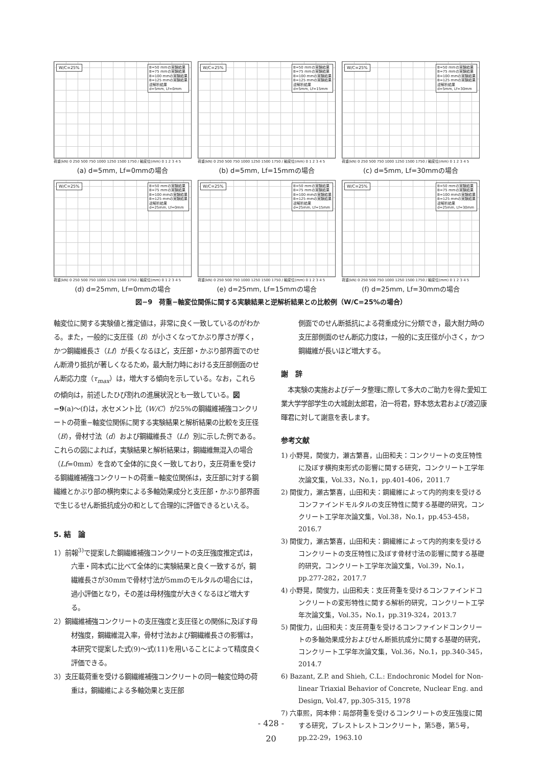W/C=25%
B=50 mmの実験結果
B=75 mmの実験結果
B=100 mmの実験結果
B=125 mmの実験結果
逆解析結果
d=5mm, Lf=0mm
荷重(kN) 0 250 500 750 1000 1250 1500 1750 / 軸変位(mm) 0 1 2 3 4 5
(a) d=5mm, Lf=0mmの場合
W/C=25%
B=50 mmの実験結果
B=75 mmの実験結果
B=100 mmの実験結果
B=125 mmの実験結果
逆解析結果
d=5mm, Lf=15mm
荷重(kN) 0 250 500 750 1000 1250 1500 1750 / 軸変位(mm) 0 1 2 3 4 5
(b) d=5mm, Lf=15mmの場合
W/C=25%
B=50 mmの実験結果
B=75 mmの実験結果
B=100 mmの実験結果
B=125 mmの実験結果
逆解析結果
d=5mm, Lf=30mm
荷重(kN) 0 250 500 750 1000 1250 1500 1750 / 軸変位(mm) 0 1 2 3 4 5
(c) d=5mm, Lf=30mmの場合
W/C=25%
B=50 mmの実験結果
B=75 mmの実験結果
B=100 mmの実験結果
B=125 mmの実験結果
逆解析結果
d=25mm, Lf=0mm
荷重(kN) 0 250 500 750 1000 1250 1500 1750 / 軸変位(mm) 0 1 2 3 4 5
(d) d=25mm, Lf=0mmの場合
W/C=25%
B=50 mmの実験結果
B=75 mmの実験結果
B=100 mmの実験結果
B=125 mmの実験結果
逆解析結果
d=25mm, Lf=15mm
荷重(kN) 0 250 500 750 1000 1250 1500 1750 / 軸変位(mm) 0 1 2 3 4 5
(e) d=25mm, Lf=15mmの場合
W/C=25%
B=50 mmの実験結果
B=75 mmの実験結果
B=100 mmの実験結果
B=125 mmの実験結果
逆解析結果
d=25mm, Lf=30mm
荷重(kN) 0 250 500 750 1000 1250 1500 1750 / 軸変位(mm) 0 1 2 3 4 5
(f) d=25mm, Lf=30mmの場合
図−9　荷重−軸変位関係に関する実験結果と逆解析結果との比較例（W/C=25%の場合）
軸変位に関する実験値と推定値は，非常に良く一致しているのがわかる。また，一般的に支圧径（B）が小さくなってかぶり厚さが厚く，かつ鋼繊維長さ（Lf）が長くなるほど，支圧部・かぶり部界面でのせん断滑り抵抗が著しくなるため，最大耐力時における支圧部側面のせん断応力度（τ<sub>max</sub>）は，増大する傾向を示している。なお，これらの傾向は，前述したひび割れの進展状況とも一致している。図−9(a)〜(f)は，水セメント比（W/C）が25%の鋼繊維補強コンクリートの荷重−軸変位関係に関する実験結果と解析結果の比較を支圧径（B），骨材寸法（d）および鋼繊維長さ（Lf）別に示した例である。これらの図によれば，実験結果と解析結果は，鋼繊維無混入の場合（Lf=0mm）を含めて全体的に良く一致しており，支圧荷重を受ける鋼繊維補強コンクリートの荷重−軸変位関係は，支圧部に対する鋼繊維とかぶり部の横拘束による多軸効果成分と支圧部・かぶり部界面で生じるせん断抵抗成分の和として合理的に評価できるといえる。
5. 結　論
1）前報<sup>3)</sup>で提案した鋼繊維補強コンクリートの支圧強度推定式は，六車・岡本式に比べて全体的に実験結果と良く一致するが，鋼繊維長さが30mmで骨材寸法が5mmのモルタルの場合には，過小評価となり，その差は母材強度が大きくなるほど増大する。
2）鋼繊維補強コンクリートの支圧強度と支圧径との関係に及ぼす母材強度，鋼繊維混入率，骨材寸法および鋼繊維長さの影響は，本研究で提案した式(9)〜式(11)を用いることによって精度良く評価できる。
3）支圧載荷重を受ける鋼繊維補強コンクリートの同一軸変位時の荷重は，鋼繊維による多軸効果と支圧部
側面でのせん断抵抗による荷重成分に分類でき，最大耐力時の支圧部側面のせん断応力度は，一般的に支圧径が小さく，かつ鋼繊維が長いほど増大する。
謝　辞
　本実験の実施およびデータ整理に際して多大のご助力を得た愛知工業大学学部学生の大城創太郎君，泊一将君，野本悠太君および渡辺康暉君に対して謝意を表します。
参考文献
1) 小野晃，関俊力，瀬古繁喜，山田和夫：コンクリートの支圧特性に及ぼす横拘束形式の影響に関する研究，コンクリート工学年次論文集，Vol.33，No.1，pp.401-406，2011.7
2) 関俊力，瀬古繁喜，山田和夫：鋼繊維によって内的拘束を受けるコンファインドモルタルの支圧特性に関する基礎的研究，コンクリート工学年次論文集，Vol.38，No.1，pp.453-458，2016.7
3) 関俊力，瀬古繁喜，山田和夫：鋼繊維によって内的拘束を受けるコンクリートの支圧特性に及ぼす骨材寸法の影響に関する基礎的研究，コンクリート工学年次論文集，Vol.39，No.1，pp.277-282，2017.7
4) 小野晃，関俊力，山田和夫：支圧荷重を受けるコンファインドコンクリートの変形特性に関する解析的研究，コンクリート工学年次論文集，Vol.35，No.1，pp.319-324，2013.7
5) 関俊力，山田和夫：支圧荷重を受けるコンファインドコンクリートの多軸効果成分およびせん断抵抗成分に関する基礎的研究，コンクリート工学年次論文集，Vol.36，No.1，pp.340-345，2014.7
6) Bazant, Z.P. and Shieh, C.L.: Endochronic Model for Non-linear Triaxial Behavior of Concrete, Nuclear Eng. and Design, Vol.47, pp.305-315, 1978
7) 六車熙，岡本伸：局部荷重を受けるコンクリートの支圧強度に関する研究，プレストレストコンクリート，第5巻，第5号，pp.22-29，1963.10
- 428 -
20